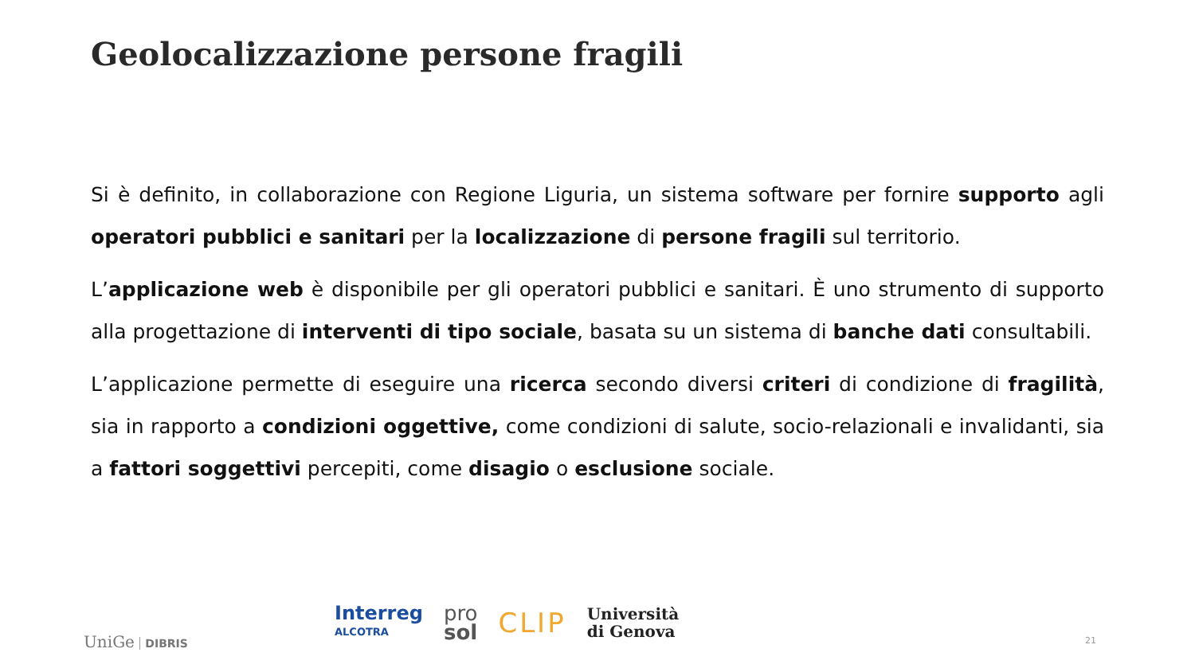Geolocalizzazione persone fragili
Si è definito, in collaborazione con Regione Liguria, un sistema software per fornire supporto agli operatori pubblici e sanitari per la localizzazione di persone fragili sul territorio.
L’applicazione web è disponibile per gli operatori pubblici e sanitari. È uno strumento di supporto alla progettazione di interventi di tipo sociale, basata su un sistema di banche dati consultabili.
L’applicazione permette di eseguire una ricerca secondo diversi criteri di condizione di fragilità, sia in rapporto a condizioni oggettive, come condizioni di salute, socio-relazionali e invalidanti, sia a fattori soggettivi percepiti, come disagio o esclusione sociale.
UniGe DIBRIS
Interreg
ALCOTRA
pro
sol
CLIP
Università
di Genova
21